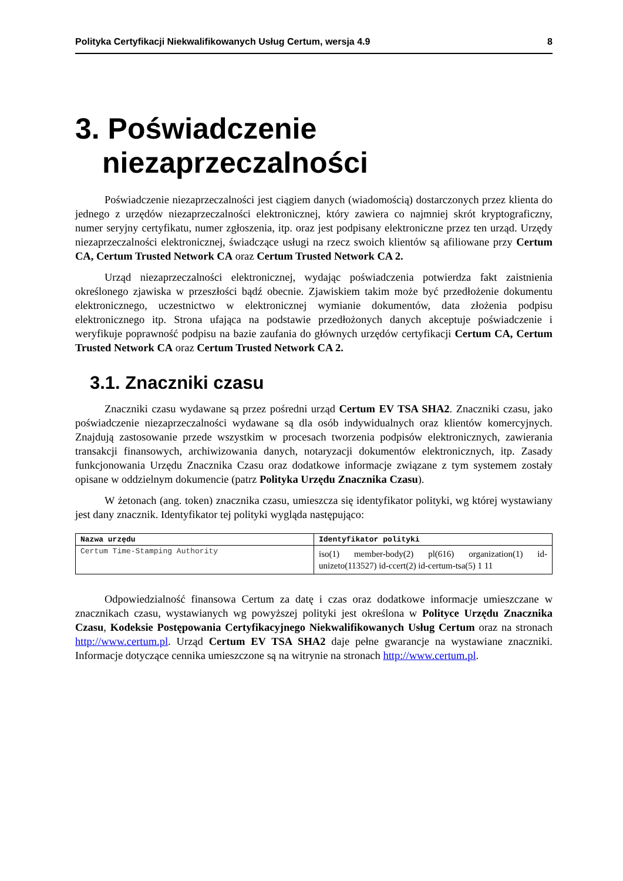Polityka Certyfikacji Niekwalifikowanych Usług Certum, wersja 4.9 8
3. Poświadczenie niezaprzeczalności
Poświadczenie niezaprzeczalności jest ciągiem danych (wiadomością) dostarczonych przez klienta do jednego z urzędów niezaprzeczalności elektronicznej, który zawiera co najmniej skrót kryptograficzny, numer seryjny certyfikatu, numer zgłoszenia, itp. oraz jest podpisany elektroniczne przez ten urząd. Urzędy niezaprzeczalności elektronicznej, świadczące usługi na rzecz swoich klientów są afiliowane przy Certum CA, Certum Trusted Network CA oraz Certum Trusted Network CA 2.
Urząd niezaprzeczalności elektronicznej, wydając poświadczenia potwierdza fakt zaistnienia określonego zjawiska w przeszłości bądź obecnie. Zjawiskiem takim może być przedłożenie dokumentu elektronicznego, uczestnictwo w elektronicznej wymianie dokumentów, data złożenia podpisu elektronicznego itp. Strona ufająca na podstawie przedłożonych danych akceptuje poświadczenie i weryfikuje poprawność podpisu na bazie zaufania do głównych urzędów certyfikacji Certum CA, Certum Trusted Network CA oraz Certum Trusted Network CA 2.
3.1. Znaczniki czasu
Znaczniki czasu wydawane są przez pośredni urząd Certum EV TSA SHA2. Znaczniki czasu, jako poświadczenie niezaprzeczalności wydawane są dla osób indywidualnych oraz klientów komercyjnych. Znajdują zastosowanie przede wszystkim w procesach tworzenia podpisów elektronicznych, zawierania transakcji finansowych, archiwizowania danych, notaryzacji dokumentów elektronicznych, itp. Zasady funkcjonowania Urzędu Znacznika Czasu oraz dodatkowe informacje związane z tym systemem zostały opisane w oddzielnym dokumencie (patrz Polityka Urzędu Znacznika Czasu).
W żetonach (ang. token) znacznika czasu, umieszcza się identyfikator polityki, wg której wystawiany jest dany znacznik. Identyfikator tej polityki wygląda następująco:
| Nazwa urzędu | Identyfikator polityki |
| --- | --- |
| Certum Time-Stamping Authority | iso(1) member-body(2) pl(616) organization(1) id-unizeto(113527) id-ccert(2) id-certum-tsa(5) 1 11 |
Odpowiedzialność finansowa Certum za datę i czas oraz dodatkowe informacje umieszczane w znacznikach czasu, wystawianych wg powyższej polityki jest określona w Polityce Urzędu Znacznika Czasu, Kodeksie Postępowania Certyfikacyjnego Niekwalifikowanych Usług Certum oraz na stronach http://www.certum.pl. Urząd Certum EV TSA SHA2 daje pełne gwarancje na wystawiane znaczniki. Informacje dotyczące cennika umieszczone są na witrynie na stronach http://www.certum.pl.